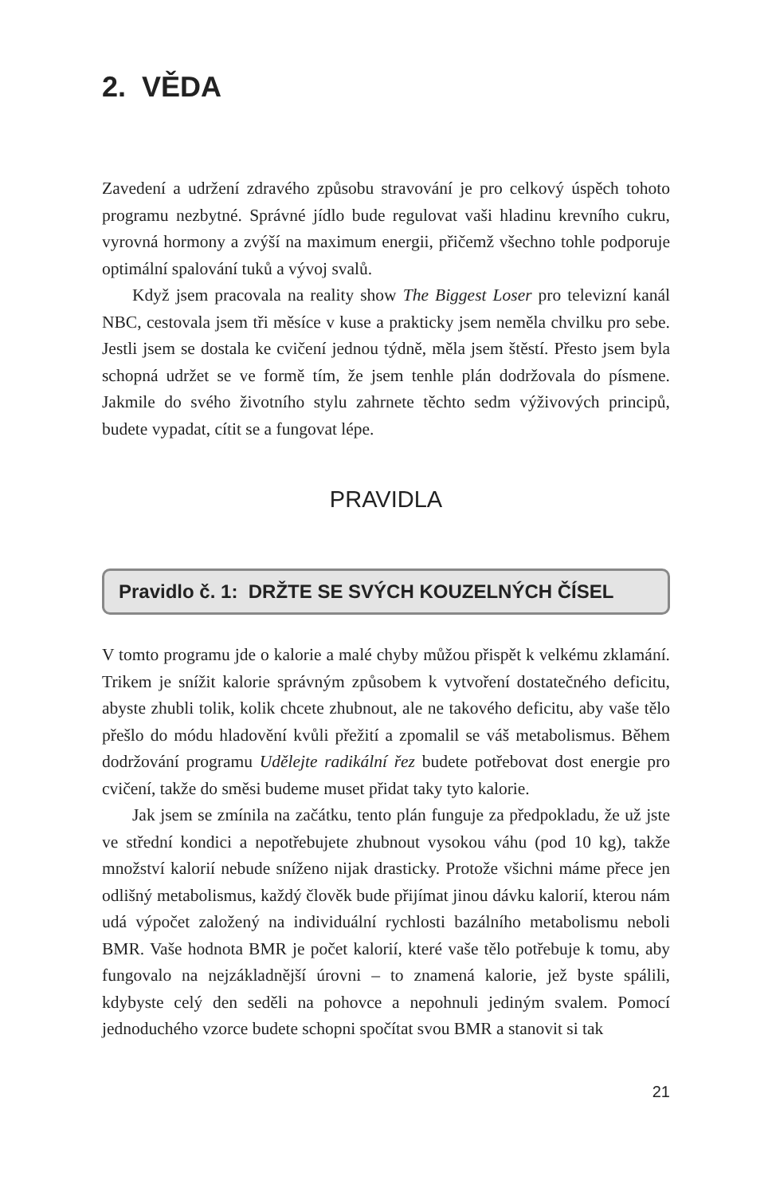2. VĚDA
Zavedení a udržení zdravého způsobu stravování je pro celkový úspěch tohoto programu nezbytné. Správné jídlo bude regulovat vaši hladinu krevního cukru, vyrovná hormony a zvýší na maximum energii, přičemž všechno tohle podporuje optimální spalování tuků a vývoj svalů.
Když jsem pracovala na reality show The Biggest Loser pro televizní kanál NBC, cestovala jsem tři měsíce v kuse a prakticky jsem neměla chvilku pro sebe. Jestli jsem se dostala ke cvičení jednou týdně, měla jsem štěstí. Přesto jsem byla schopná udržet se ve formě tím, že jsem tenhle plán dodržovala do písmene. Jakmile do svého životního stylu zahrnete těchto sedm výživových principů, budete vypadat, cítit se a fungovat lépe.
PRAVIDLA
Pravidlo č. 1: DRŽTE SE SVÝCH KOUZELNÝCH ČÍSEL
V tomto programu jde o kalorie a malé chyby můžou přispět k velkému zklamání. Trikem je snížit kalorie správným způsobem k vytvoření dostatečného deficitu, abyste zhubli tolik, kolik chcete zhubnout, ale ne takového deficitu, aby vaše tělo přešlo do módu hladovění kvůli přežití a zpomalil se váš metabolismus. Během dodržování programu Udělejte radikální řez budete potřebovat dost energie pro cvičení, takže do směsi budeme muset přidat taky tyto kalorie.
Jak jsem se zmínila na začátku, tento plán funguje za předpokladu, že už jste ve střední kondici a nepotřebujete zhubnout vysokou váhu (pod 10 kg), takže množství kalorií nebude sníženo nijak drasticky. Protože všichni máme přece jen odlišný metabolismus, každý člověk bude přijímat jinou dávku kalorií, kterou nám udá výpočet založený na individuální rychlosti bazálního metabolismu neboli BMR. Vaše hodnota BMR je počet kalorií, které vaše tělo potřebuje k tomu, aby fungovalo na nejzákladnější úrovni – to znamená kalorie, jež byste spálili, kdybyste celý den seděli na pohovce a nepohnuli jediným svalem. Pomocí jednoduchého vzorce budete schopni spočítat svou BMR a stanovit si tak
21